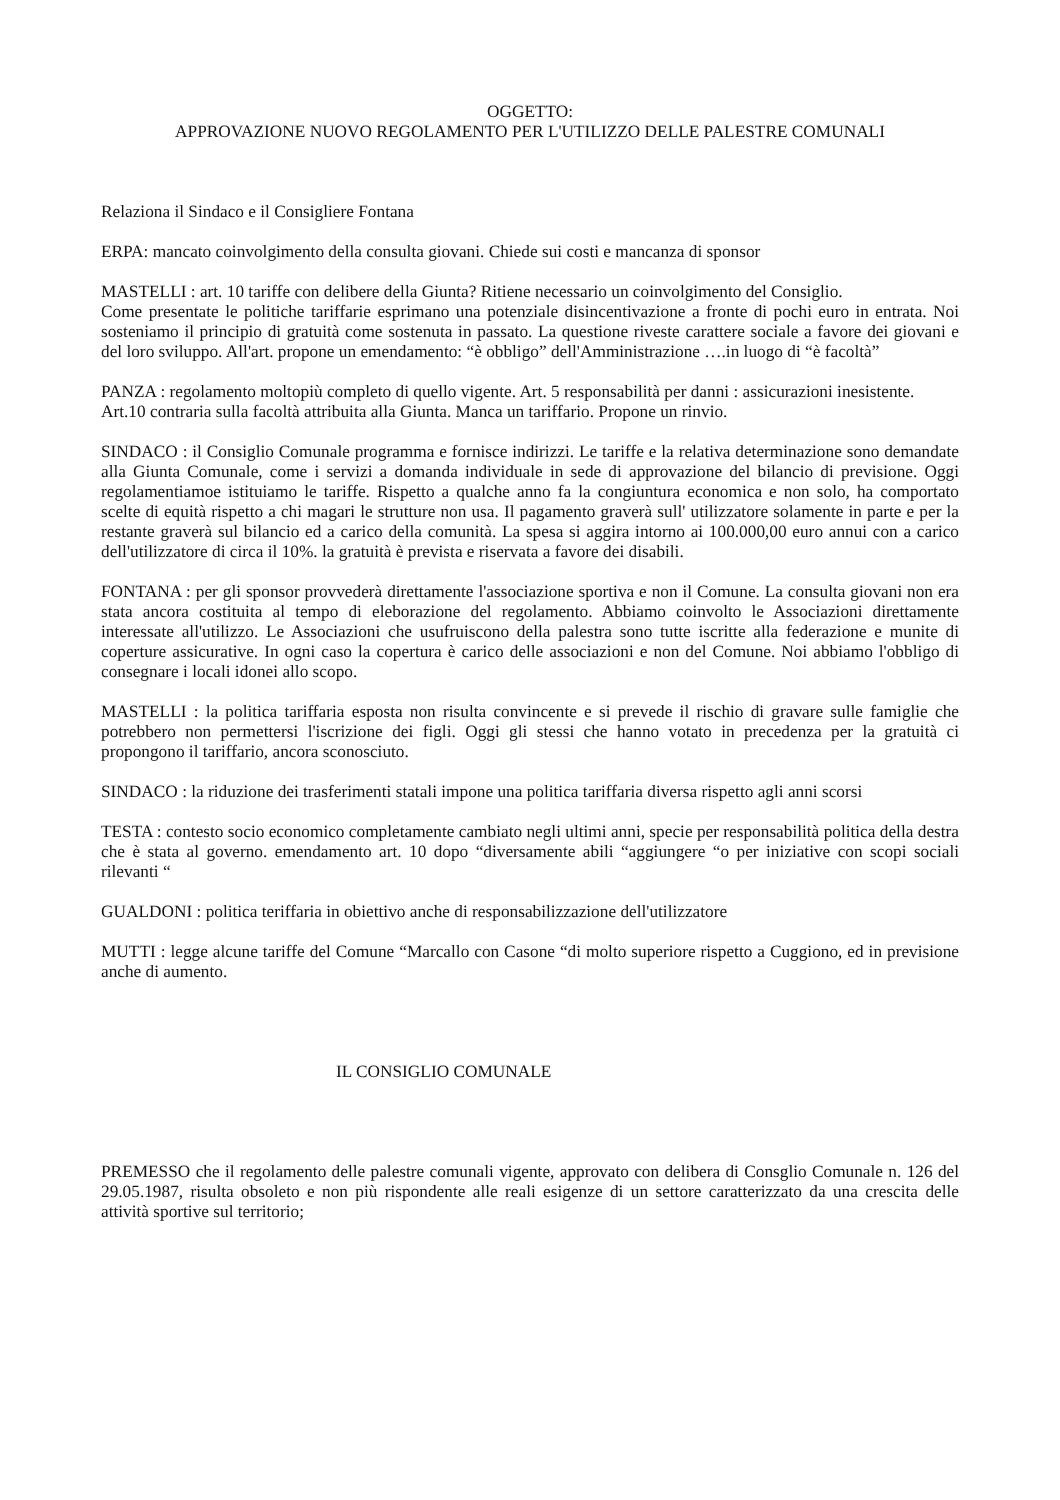OGGETTO:
APPROVAZIONE NUOVO REGOLAMENTO PER L'UTILIZZO DELLE PALESTRE COMUNALI
Relaziona il Sindaco e il Consigliere Fontana
ERPA: mancato coinvolgimento della consulta giovani. Chiede sui costi e mancanza di sponsor
MASTELLI : art. 10 tariffe con delibere della Giunta? Ritiene necessario un coinvolgimento del Consiglio.
Come presentate le politiche tariffarie esprimano una potenziale disincentivazione a fronte di pochi euro in entrata. Noi sosteniamo il principio di gratuità come sostenuta in passato. La questione riveste carattere sociale a favore dei giovani e del loro sviluppo. All'art. propone un emendamento: “è obbligo” dell'Amministrazione ….in luogo di “è facoltà”
PANZA : regolamento moltopiù completo di quello vigente. Art. 5 responsabilità per danni : assicurazioni inesistente.
Art.10 contraria sulla facoltà attribuita alla Giunta. Manca un tariffario. Propone un rinvio.
SINDACO : il Consiglio Comunale programma e fornisce indirizzi. Le tariffe e la relativa determinazione sono demandate alla Giunta Comunale, come i servizi a domanda individuale in sede di approvazione del bilancio di previsione. Oggi regolamentiamoe istituiamo le tariffe. Rispetto a qualche anno fa la congiuntura economica e non solo, ha comportato scelte di equità rispetto a chi magari le strutture non usa. Il pagamento graverà sull' utilizzatore solamente in parte e per la restante graverà sul bilancio ed a carico della comunità. La spesa si aggira intorno ai 100.000,00 euro annui con a carico dell'utilizzatore di circa il 10%. la gratuità è prevista e riservata a favore dei disabili.
FONTANA : per gli sponsor provvederà direttamente l'associazione sportiva e non il Comune. La consulta giovani non era stata ancora costituita al tempo di eleborazione del regolamento. Abbiamo coinvolto le Associazioni direttamente interessate all'utilizzo. Le Associazioni che usufruiscono della palestra sono tutte iscritte alla federazione e munite di coperture assicurative. In ogni caso la copertura è carico delle associazioni e non del Comune. Noi abbiamo l'obbligo di consegnare i locali idonei allo scopo.
MASTELLI : la politica tariffaria esposta non risulta convincente e si prevede il rischio di gravare sulle famiglie che potrebbero non permettersi l'iscrizione dei figli. Oggi gli stessi che hanno votato in precedenza per la gratuità ci propongono il tariffario, ancora sconosciuto.
SINDACO : la riduzione dei trasferimenti statali impone una politica tariffaria diversa rispetto agli anni scorsi
TESTA : contesto socio economico completamente cambiato negli ultimi anni, specie per responsabilità politica della destra che è stata al governo. emendamento art. 10 dopo “diversamente abili “aggiungere “o per iniziative con scopi sociali rilevanti “
GUALDONI : politica teriffaria in obiettivo anche di responsabilizzazione dell'utilizzatore
MUTTI : legge alcune tariffe del Comune “Marcallo con Casone “di molto superiore rispetto a Cuggiono, ed in previsione anche di aumento.
IL CONSIGLIO COMUNALE
PREMESSO che il regolamento delle palestre comunali vigente, approvato con delibera di Consglio Comunale n. 126 del 29.05.1987, risulta obsoleto e non più rispondente alle reali esigenze di un settore caratterizzato da una crescita delle attività sportive sul territorio;